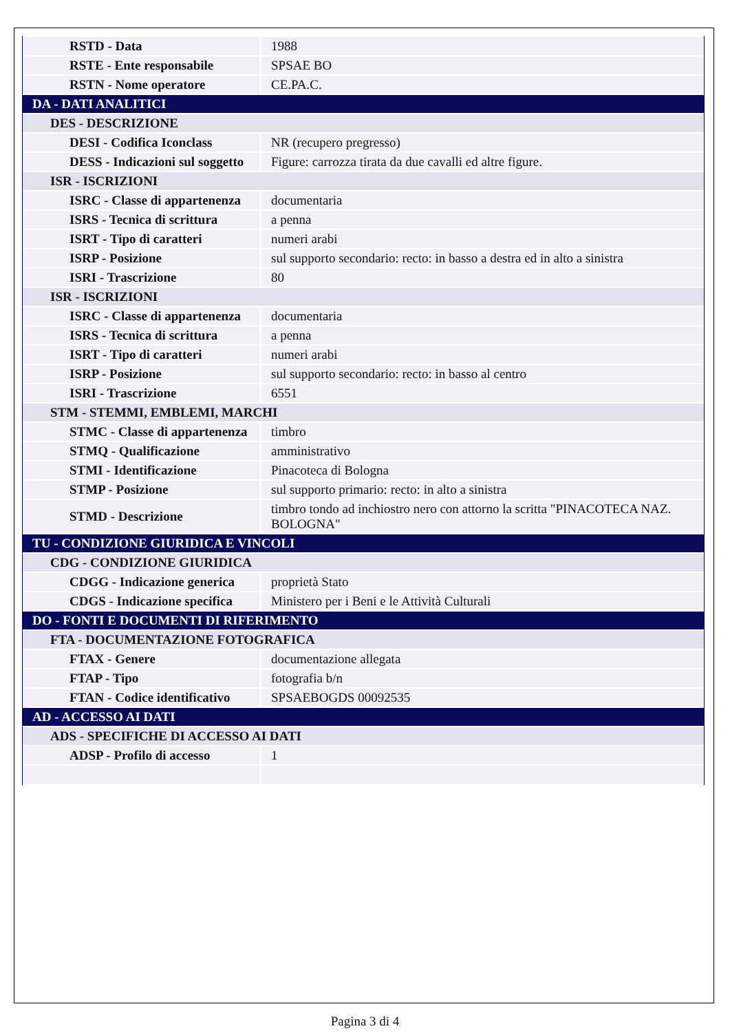| RSTD - Data | 1988 |
| RSTE - Ente responsabile | SPSAE BO |
| RSTN - Nome operatore | CE.PA.C. |
| DA - DATI ANALITICI | |
| DES - DESCRIZIONE | |
| DESI - Codifica Iconclass | NR (recupero pregresso) |
| DESS - Indicazioni sul soggetto | Figure: carrozza tirata da due cavalli ed altre figure. |
| ISR - ISCRIZIONI | |
| ISRC - Classe di appartenenza | documentaria |
| ISRS - Tecnica di scrittura | a penna |
| ISRT - Tipo di caratteri | numeri arabi |
| ISRP - Posizione | sul supporto secondario: recto: in basso a destra ed in alto a sinistra |
| ISRI - Trascrizione | 80 |
| ISR - ISCRIZIONI | |
| ISRC - Classe di appartenenza | documentaria |
| ISRS - Tecnica di scrittura | a penna |
| ISRT - Tipo di caratteri | numeri arabi |
| ISRP - Posizione | sul supporto secondario: recto: in basso al centro |
| ISRI - Trascrizione | 6551 |
| STM - STEMMI, EMBLEMI, MARCHI | |
| STMC - Classe di appartenenza | timbro |
| STMQ - Qualificazione | amministrativo |
| STMI - Identificazione | Pinacoteca di Bologna |
| STMP - Posizione | sul supporto primario: recto: in alto a sinistra |
| STMD - Descrizione | timbro tondo ad inchiostro nero con attorno la scritta "PINACOTECA NAZ. BOLOGNA" |
| TU - CONDIZIONE GIURIDICA E VINCOLI | |
| CDG - CONDIZIONE GIURIDICA | |
| CDGG - Indicazione generica | proprietà Stato |
| CDGS - Indicazione specifica | Ministero per i Beni e le Attività Culturali |
| DO - FONTI E DOCUMENTI DI RIFERIMENTO | |
| FTA - DOCUMENTAZIONE FOTOGRAFICA | |
| FTAX - Genere | documentazione allegata |
| FTAP - Tipo | fotografia b/n |
| FTAN - Codice identificativo | SPSAEBOGDS 00092535 |
| AD - ACCESSO AI DATI | |
| ADS - SPECIFICHE DI ACCESSO AI DATI | |
| ADSP - Profilo di accesso | 1 |
Pagina 3 di 4